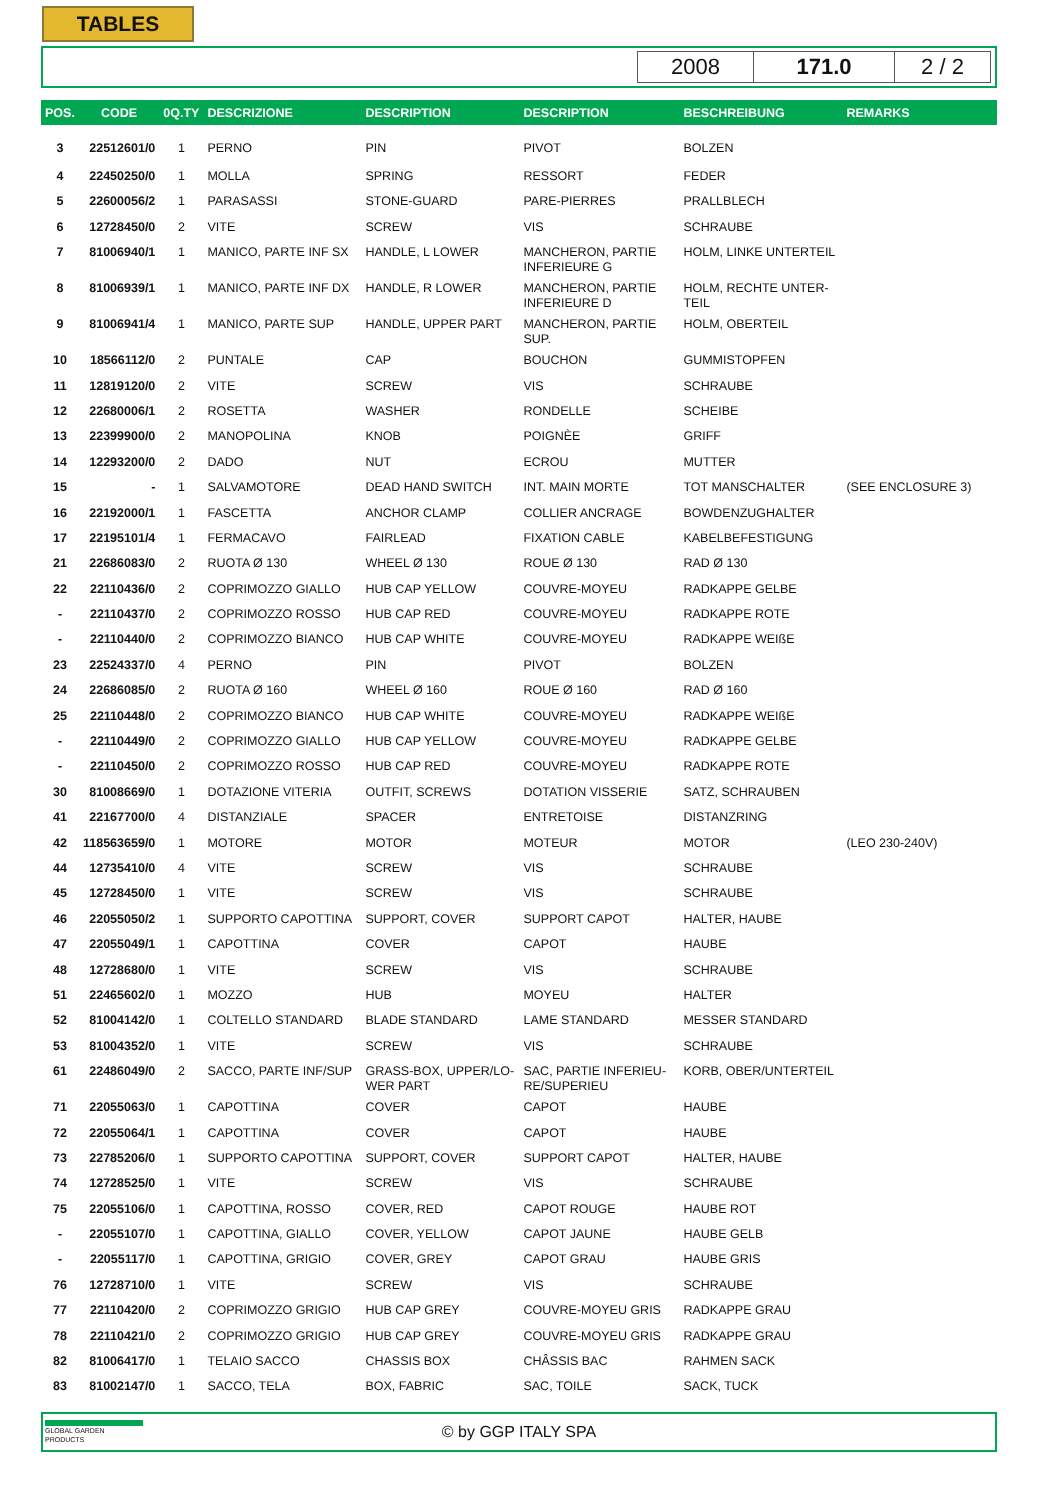TABLES
2008 171.0 2 / 2
| POS. | CODE | 0Q.TY | DESCRIZIONE | DESCRIPTION | DESCRIPTION | BESCHREIBUNG | REMARKS |
| --- | --- | --- | --- | --- | --- | --- | --- |
| 3 | 22512601/0 | 1 | PERNO | PIN | PIVOT | BOLZEN | |
| 4 | 22450250/0 | 1 | MOLLA | SPRING | RESSORT | FEDER | |
| 5 | 22600056/2 | 1 | PARASASSI | STONE-GUARD | PARE-PIERRES | PRALLBLECH | |
| 6 | 12728450/0 | 2 | VITE | SCREW | VIS | SCHRAUBE | |
| 7 | 81006940/1 | 1 | MANICO, PARTE INF SX | HANDLE, L LOWER | MANCHERON, PARTIE INFERIEURE G | HOLM, LINKE UNTERTEIL | |
| 8 | 81006939/1 | 1 | MANICO, PARTE INF DX | HANDLE, R LOWER | MANCHERON, PARTIE INFERIEURE D | HOLM, RECHTE UNTER-TEIL | |
| 9 | 81006941/4 | 1 | MANICO, PARTE SUP | HANDLE, UPPER PART | MANCHERON, PARTIE SUP. | HOLM, OBERTEIL | |
| 10 | 18566112/0 | 2 | PUNTALE | CAP | BOUCHON | GUMMISTOPFEN | |
| 11 | 12819120/0 | 2 | VITE | SCREW | VIS | SCHRAUBE | |
| 12 | 22680006/1 | 2 | ROSETTA | WASHER | RONDELLE | SCHEIBE | |
| 13 | 22399900/0 | 2 | MANOPOLINA | KNOB | POIGNÈE | GRIFF | |
| 14 | 12293200/0 | 2 | DADO | NUT | ECROU | MUTTER | |
| 15 | - | 1 | SALVAMOTORE | DEAD HAND SWITCH | INT. MAIN MORTE | TOT MANSCHALTER | (SEE ENCLOSURE 3) |
| 16 | 22192000/1 | 1 | FASCETTA | ANCHOR CLAMP | COLLIER ANCRAGE | BOWDENZUGHALTER | |
| 17 | 22195101/4 | 1 | FERMACAVO | FAIRLEAD | FIXATION CABLE | KABELBEFESTIGUNG | |
| 21 | 22686083/0 | 2 | RUOTA Ø 130 | WHEEL Ø 130 | ROUE Ø 130 | RAD Ø 130 | |
| 22 | 22110436/0 | 2 | COPRIMOZZO GIALLO | HUB CAP YELLOW | COUVRE-MOYEU | RADKAPPE GELBE | |
| - | 22110437/0 | 2 | COPRIMOZZO ROSSO | HUB CAP RED | COUVRE-MOYEU | RADKAPPE ROTE | |
| - | 22110440/0 | 2 | COPRIMOZZO BIANCO | HUB CAP WHITE | COUVRE-MOYEU | RADKAPPE WEIßE | |
| 23 | 22524337/0 | 4 | PERNO | PIN | PIVOT | BOLZEN | |
| 24 | 22686085/0 | 2 | RUOTA Ø 160 | WHEEL Ø 160 | ROUE Ø 160 | RAD Ø 160 | |
| 25 | 22110448/0 | 2 | COPRIMOZZO BIANCO | HUB CAP WHITE | COUVRE-MOYEU | RADKAPPE WEIßE | |
| - | 22110449/0 | 2 | COPRIMOZZO GIALLO | HUB CAP YELLOW | COUVRE-MOYEU | RADKAPPE GELBE | |
| - | 22110450/0 | 2 | COPRIMOZZO ROSSO | HUB CAP RED | COUVRE-MOYEU | RADKAPPE ROTE | |
| 30 | 81008669/0 | 1 | DOTAZIONE VITERIA | OUTFIT, SCREWS | DOTATION VISSERIE | SATZ, SCHRAUBEN | |
| 41 | 22167700/0 | 4 | DISTANZIALE | SPACER | ENTRETOISE | DISTANZRING | |
| 42 | 118563659/0 | 1 | MOTORE | MOTOR | MOTEUR | MOTOR | (LEO 230-240V) |
| 44 | 12735410/0 | 4 | VITE | SCREW | VIS | SCHRAUBE | |
| 45 | 12728450/0 | 1 | VITE | SCREW | VIS | SCHRAUBE | |
| 46 | 22055050/2 | 1 | SUPPORTO CAPOTTINA | SUPPORT, COVER | SUPPORT CAPOT | HALTER, HAUBE | |
| 47 | 22055049/1 | 1 | CAPOTTINA | COVER | CAPOT | HAUBE | |
| 48 | 12728680/0 | 1 | VITE | SCREW | VIS | SCHRAUBE | |
| 51 | 22465602/0 | 1 | MOZZO | HUB | MOYEU | HALTER | |
| 52 | 81004142/0 | 1 | COLTELLO STANDARD | BLADE STANDARD | LAME STANDARD | MESSER STANDARD | |
| 53 | 81004352/0 | 1 | VITE | SCREW | VIS | SCHRAUBE | |
| 61 | 22486049/0 | 2 | SACCO, PARTE INF/SUP | GRASS-BOX, UPPER/LO-WER PART | SAC, PARTIE INFERIEU-RE/SUPERIEU | KORB, OBER/UNTERTEIL | |
| 71 | 22055063/0 | 1 | CAPOTTINA | COVER | CAPOT | HAUBE | |
| 72 | 22055064/1 | 1 | CAPOTTINA | COVER | CAPOT | HAUBE | |
| 73 | 22785206/0 | 1 | SUPPORTO CAPOTTINA | SUPPORT, COVER | SUPPORT CAPOT | HALTER, HAUBE | |
| 74 | 12728525/0 | 1 | VITE | SCREW | VIS | SCHRAUBE | |
| 75 | 22055106/0 | 1 | CAPOTTINA, ROSSO | COVER, RED | CAPOT ROUGE | HAUBE ROT | |
| - | 22055107/0 | 1 | CAPOTTINA, GIALLO | COVER, YELLOW | CAPOT JAUNE | HAUBE GELB | |
| - | 22055117/0 | 1 | CAPOTTINA, GRIGIO | COVER, GREY | CAPOT GRAU | HAUBE GRIS | |
| 76 | 12728710/0 | 1 | VITE | SCREW | VIS | SCHRAUBE | |
| 77 | 22110420/0 | 2 | COPRIMOZZO GRIGIO | HUB CAP GREY | COUVRE-MOYEU GRIS | RADKAPPE GRAU | |
| 78 | 22110421/0 | 2 | COPRIMOZZO GRIGIO | HUB CAP GREY | COUVRE-MOYEU GRIS | RADKAPPE GRAU | |
| 82 | 81006417/0 | 1 | TELAIO SACCO | CHASSIS BOX | CHÂSSIS BAC | RAHMEN SACK | |
| 83 | 81002147/0 | 1 | SACCO, TELA | BOX, FABRIC | SAC, TOILE | SACK, TUCK | |
GLOBAL GARDEN PRODUCTS
© by GGP ITALY SPA